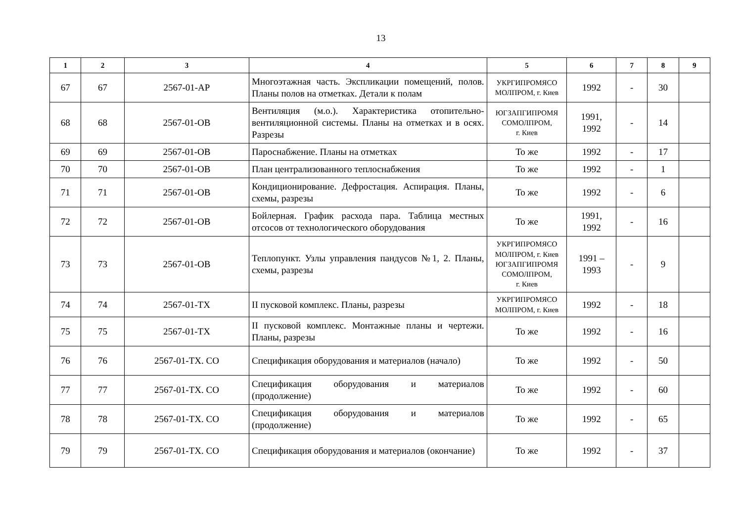13
| 1 | 2 | 3 | 4 | 5 | 6 | 7 | 8 | 9 |
| --- | --- | --- | --- | --- | --- | --- | --- | --- |
| 67 | 67 | 2567-01-АР | Многоэтажная часть. Экспликации помещений, полов. Планы полов на отметках. Детали к полам | УКРГИПРОМЯСО МОЛПРОМ, г. Киев | 1992 | - | 30 | |
| 68 | 68 | 2567-01-ОВ | Вентиляция (м.о.). Характеристика отопительно-вентиляционной системы. Планы на отметках и в осях. Разрезы | ЮГЗАПГИПРОМЯ СОМОЛПРОМ, г. Киев | 1991, 1992 | - | 14 | |
| 69 | 69 | 2567-01-ОВ | Пароснабжение. Планы на отметках | То же | 1992 | - | 17 | |
| 70 | 70 | 2567-01-ОВ | План централизованного теплоснабжения | То же | 1992 | - | 1 | |
| 71 | 71 | 2567-01-ОВ | Кондиционирование. Дефростация. Аспирация. Планы, схемы, разрезы | То же | 1992 | - | 6 | |
| 72 | 72 | 2567-01-ОВ | Бойлерная. График расхода пара. Таблица местных отсосов от технологического оборудования | То же | 1991, 1992 | - | 16 | |
| 73 | 73 | 2567-01-ОВ | Теплопункт. Узлы управления пандусов №1, 2. Планы, схемы, разрезы | УКРГИПРОМЯСО МОЛПРОМ, г. Киев ЮГЗАПГИПРОМЯ СОМОЛПРОМ, г. Киев | 1991 – 1993 | - | 9 | |
| 74 | 74 | 2567-01-ТХ | II пусковой комплекс. Планы, разрезы | УКРГИПРОМЯСО МОЛПРОМ, г. Киев | 1992 | - | 18 | |
| 75 | 75 | 2567-01-ТХ | II пусковой комплекс. Монтажные планы и чертежи. Планы, разрезы | То же | 1992 | - | 16 | |
| 76 | 76 | 2567-01-ТХ. СО | Спецификация оборудования и материалов (начало) | То же | 1992 | - | 50 | |
| 77 | 77 | 2567-01-ТХ. СО | Спецификация оборудования и материалов (продолжение) | То же | 1992 | - | 60 | |
| 78 | 78 | 2567-01-ТХ. СО | Спецификация оборудования и материалов (продолжение) | То же | 1992 | - | 65 | |
| 79 | 79 | 2567-01-ТХ. СО | Спецификация оборудования и материалов (окончание) | То же | 1992 | - | 37 | |